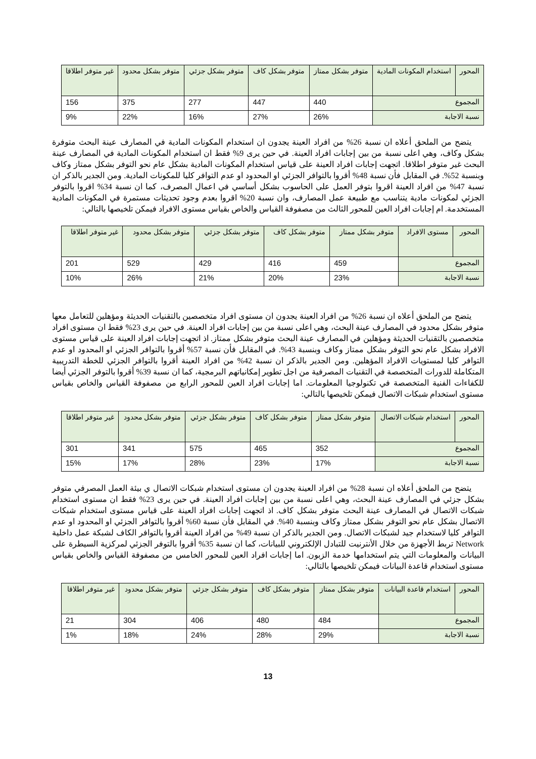| المحور | استخدام المكونات المادية | متوفر بشكل ممتاز | متوفر بشكل كاف | متوفر بشكل جزئي | متوفر بشكل محدود | غير متوفر اطلاقا |
| المجموع | | 440 | 447 | 277 | 375 | 156 |
| نسبة الاجابة | | 26% | 27% | 16% | 22% | 9% |
يتضح من الملحق أعلاه ان نسبة 26% من افراد العينة يجدون ان استخدام المكونات المادية في المصارف عينة البحث متوفرة بشكل وكاف، وهي اعلى نسبة من بين إجابات افراد العينة. في حين يرى 9% فقط ان استخدام المكونات المادية في المصارف عينة البحث غير متوفر اطلاقا. اتجهت إجابات افراد العينة على قياس استخدام المكونات المادية بشكل عام نحو التوفر بشكل ممتاز وكاف وبنسبة 52%. في المقابل فأن نسبة 48% أقروا بالتوافر الجزئي او المحدود او عدم التوافر كليا للمكونات المادية. ومن الجدير بالذكر ان نسبة 47% من افراد العينة اقروا بتوفر العمل على الحاسوب بشكل أساسي في اعمال المصرف، كما ان نسبة 34% اقروا بالتوفر الجزئي لمكونات مادية يتناسب مع طبيعة عمل المصارف، وان نسبة 20% اقروا بعدم وجود تحديثات مستمرة في المكونات المادية المستخدمة. ام إجابات افراد العين للمحور الثالث من مصفوفة القياس والخاص بقياس مستوى الافراد فيمكن تلخيصها بالتالي:
| المحور | مستوى الافراد | متوفر بشكل ممتاز | متوفر بشكل كاف | متوفر بشكل جزئي | متوفر بشكل محدود | غير متوفر اطلاقا |
| المجموع | | 459 | 416 | 429 | 529 | 201 |
| نسبة الاجابة | | 23% | 20% | 21% | 26% | 10% |
يتضح من الملحق أعلاه ان نسبة 26% من افراد العينة يجدون ان مستوى افراد متخصصين بالتقنيات الحديثة ومؤهلين للتعامل معها متوفر بشكل محدود في المصارف عينة البحث، وهي اعلى نسبة من بين إجابات افراد العينة. في حين يرى 23% فقط ان مستوى افراد متخصصين بالتقنيات الحديثة ومؤهلين في المصارف عينة البحث متوفر بشكل ممتاز. اذ اتجهت إجابات افراد العينة على قياس مستوى الافراد بشكل عام نحو التوفر بشكل ممتاز وكاف وبنسبة 43%. في المقابل فأن نسبة 57% أقروا بالتوافر الجزئي او المحدود او عدم التوافر كليا لمستويات الافراد المؤهلين. ومن الجدير بالذكر ان نسبة 42% من افراد العينة أقروا بالتوافر الجزئي للخطة التدريبية المتكاملة للدورات المتخصصة في التقنيات المصرفية من اجل تطوير إمكانياتهم البرمجية، كما ان نسبة 39% أقروا بالتوفر الجزئي أيضا للكفاءات الفنية المتخصصة في تكنولوجيا المعلومات. اما إجابات افراد العين للمحور الرابع من مصفوفة القياس والخاص بقياس مستوى استخدام شبكات الاتصال فيمكن تلخيصها بالتالي:
| المحور | استخدام شبكات الاتصال | متوفر بشكل ممتاز | متوفر بشكل كاف | متوفر بشكل جزئي | متوفر بشكل محدود | غير متوفر اطلاقا |
| المجموع | | 352 | 465 | 575 | 341 | 301 |
| نسبة الاجابة | | 17% | 23% | 28% | 17% | 15% |
يتضح من الملحق أعلاه ان نسبة 28% من افراد العينة يجدون ان مستوى استخدام شبكات الاتصال ي بيئة العمل المصرفي متوفر بشكل جزئي في المصارف عينة البحث، وهي اعلى نسبة من بين إجابات افراد العينة. في حين يرى 23% فقط ان مستوى استخدام شبكات الاتصال في المصارف عينة البحث متوفر بشكل كاف. اذ اتجهت إجابات افراد العينة على قياس مستوى استخدام شبكات الاتصال بشكل عام نحو التوفر بشكل ممتاز وكاف وبنسبة 40%. في المقابل فأن نسبة 60% أقروا بالتوافر الجزئي او المحدود او عدم التوافر كليا لاستخدام جيد لشبكات الاتصال. ومن الجدير بالذكر ان نسبة 49% من افراد العينة أقروا بالتوافر الكاف لشبكة عمل داخلية Network تربط الأجهزة من خلال الأنترنيت للتبادل الإلكتروني للبيانات، كما ان نسبة 35% أقروا بالتوفر الجزئي لمركزية السيطرة على البيانات والمعلومات التي يتم استخدامها خدمة الزبون. اما إجابات افراد العين للمحور الخامس من مصفوفة القياس والخاص بقياس مستوى استخدام قاعدة البيانات فيمكن تلخيصها بالتالي:
| المحور | استخدام قاعدة البيانات | متوفر بشكل ممتاز | متوفر بشكل كاف | متوفر بشكل جزئي | متوفر بشكل محدود | غير متوفر اطلاقا |
| المجموع | | 484 | 480 | 406 | 304 | 21 |
| نسبة الاجابة | | 29% | 28% | 24% | 18% | 1% |
13